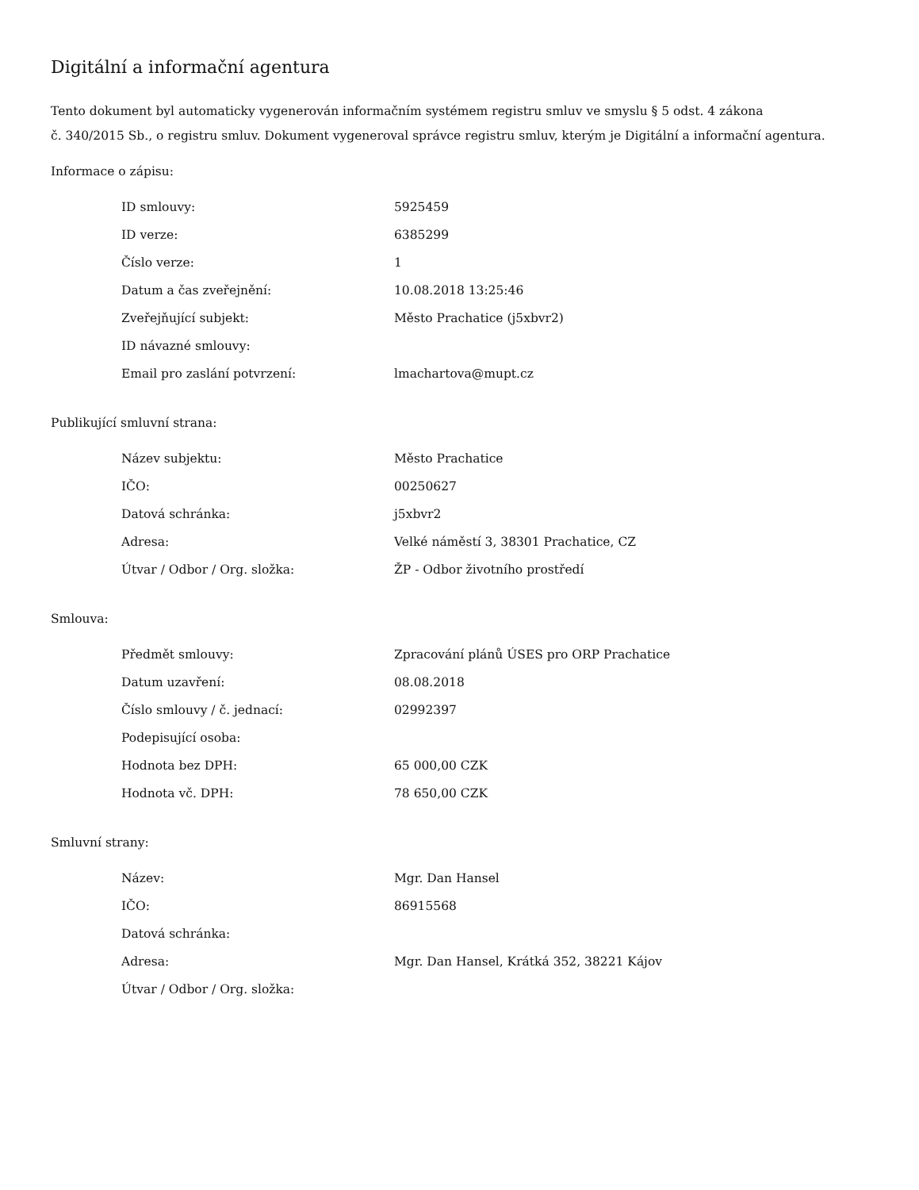Digitální a informační agentura
Tento dokument byl automaticky vygenerován informačním systémem registru smluv ve smyslu § 5 odst. 4 zákona
č. 340/2015 Sb., o registru smluv. Dokument vygeneroval správce registru smluv, kterým je Digitální a informační agentura.
Informace o zápisu:
| ID smlouvy: | 5925459 |
| ID verze: | 6385299 |
| Číslo verze: | 1 |
| Datum a čas zveřejnění: | 10.08.2018 13:25:46 |
| Zveřejňující subjekt: | Město Prachatice (j5xbvr2) |
| ID návazné smlouvy: | |
| Email pro zaslání potvrzení: | lmachartova@mupt.cz |
Publikující smluvní strana:
| Název subjektu: | Město Prachatice |
| IČO: | 00250627 |
| Datová schránka: | j5xbvr2 |
| Adresa: | Velké náměstí 3, 38301 Prachatice, CZ |
| Útvar / Odbor / Org. složka: | ŽP - Odbor životního prostředí |
Smlouva:
| Předmět smlouvy: | Zpracování plánů ÚSES pro ORP Prachatice |
| Datum uzavření: | 08.08.2018 |
| Číslo smlouvy / č. jednací: | 02992397 |
| Podepisující osoba: | |
| Hodnota bez DPH: | 65 000,00 CZK |
| Hodnota vč. DPH: | 78 650,00 CZK |
Smluvní strany:
| Název: | Mgr. Dan Hansel |
| IČO: | 86915568 |
| Datová schránka: | |
| Adresa: | Mgr. Dan Hansel, Krátká 352, 38221 Kájov |
| Útvar / Odbor / Org. složka: | |